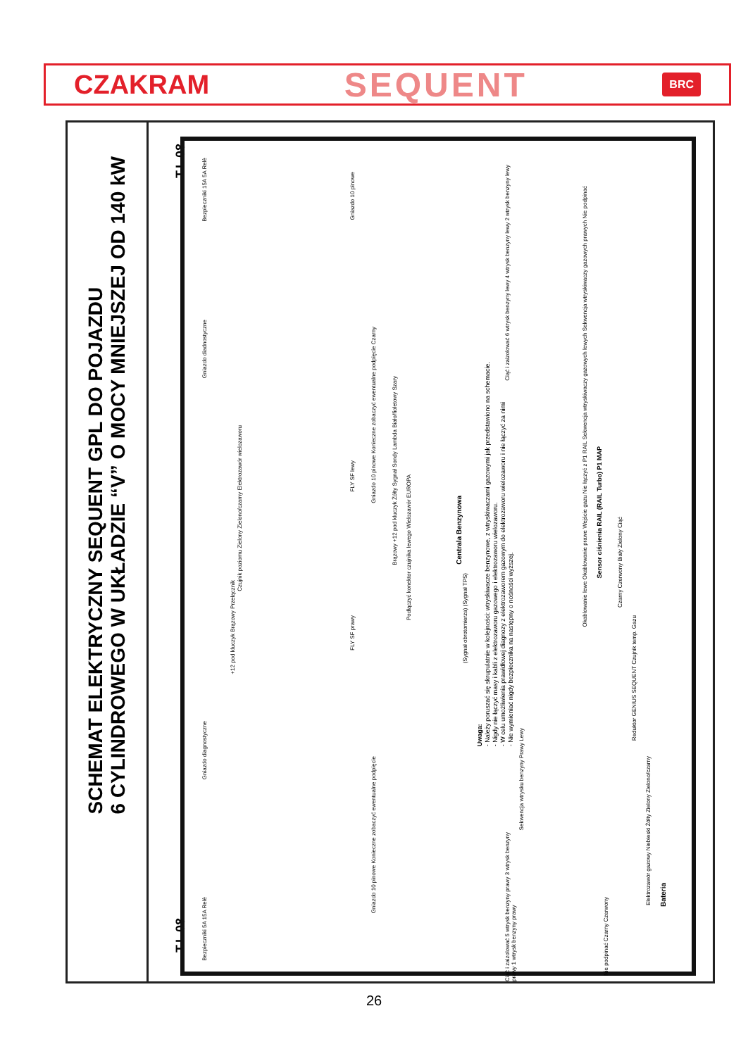CZAKRAM SEQUENT BRC
SCHEMAT ELEKTRYCZNY SEQUENT GPL DO POJAZDU
6 CYLINDROWEGO W UKŁADZIE “V” O MOCY MNIEJSZEJ OD 140 kW
T.I. 08
T.I. 08
Bezpieczniki 15A 5A Relè
Gniazdo 10 pinowe
Ciąć i zaizolować 6 wtrysk benzyny lewy 4 wtrysk benzyny lewy 2 wtrysk benzyny lewy
Gniazdo diadnostyczne
Gniazdo 10 pinowe Konieczne zobaczyć ewentualne podpięcie Czarny
Brązowy +12 pod kluczyk Żółty Sygnał Sondy Lambda Biało/fioletowy Szary
Czujnik poziomu Zielony Zielono/czarny Elektrozawór wielozaworu
FLY SF lewy
Podłączyć konektor czujnika lewego Wielozawór EUROPA
Centrala Benzynowa
+12 pod kluczyk Brązowy Przełącznik
FLY SF prawy
(Sygnał obrotomierza) (Sygnał TPS)
Uwaga:
- Należy poruszać się skrupulatnie w kolejności: wtryskiwacze benzynowe, z wtryskiwaczami gazowymi jak przedstawiono na schemacie.
- Nigdy nie łączyć masy i kabli z elektrozaworu gazowego i elektrozaworu wielozaworu.
- W celu umożliwienia prawidłowej diagnozy z elektrozaworem gazowym do elektrozaworu wielozaworu i nie łączyć za nimi
- Nie wymieniać nigdy bezpiecznika na następny o nośności wyższej.
Okablowanie lewe Okablowanie prawe Wejście gazu Nie łączyć z P1 RAIL Sekwencja wtryskiwaczy gazowych lewych Sekwencja wtryskiwaczy gazowych prawych Nie podpinać
Sensor ciśnienia RAIL (RAIL Turbo) P1 MAP
Czarny Czerwony Biały Zielony Ciąć
Reduktor GENIUS SEQUENT Czujnik temp. Gazu
Elektrozawór gazowy Niebieski Żółty Zielony Zielono/czarny
Sekwencja wtrysku benzyny Prawy Lewy
Gniazdo diagnostyczne
Gniazdo 10 pinowe Konieczne zobaczyć ewentualne podpięcie
Ciąć i zaizolować 5 wtrysk benzyny prawy 3 wtrysk benzyny prawy 1 wtrysk benzyny prawy
Bezpieczniki 5A 15A Relè
Bateria
Nie podpinać Czarny Czerwony
26